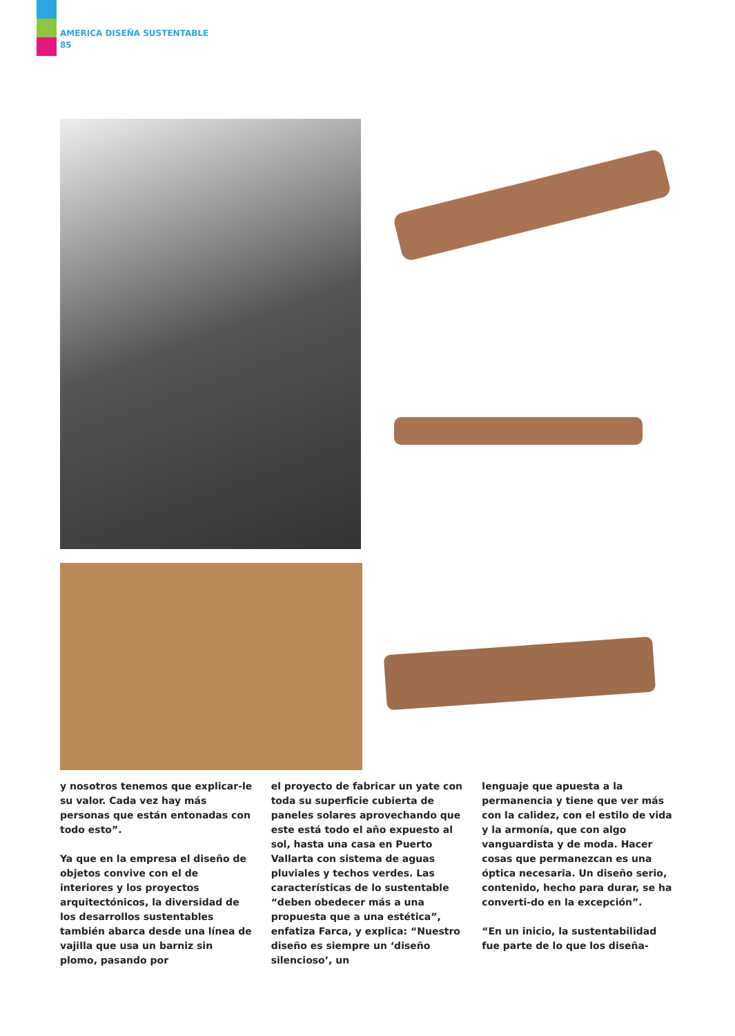AMERICA DISEÑA SUSTENTABLE
85
y nosotros tenemos que explicar-le su valor. Cada vez hay más personas que están entonadas con todo esto”.
Ya que en la empresa el diseño de objetos convive con el de interiores y los proyectos arquitectónicos, la diversidad de los desarrollos sustentables también abarca desde una línea de vajilla que usa un barniz sin plomo, pasando por
el proyecto de fabricar un yate con toda su superficie cubierta de paneles solares aprovechando que este está todo el año expuesto al sol, hasta una casa en Puerto Vallarta con sistema de aguas pluviales y techos verdes. Las características de lo sustentable “deben obedecer más a una propuesta que a una estética”, enfatiza Farca, y explica: “Nuestro diseño es siempre un ‘diseño silencioso’, un
lenguaje que apuesta a la permanencia y tiene que ver más con la calidez, con el estilo de vida y la armonía, que con algo vanguardista y de moda. Hacer cosas que permanezcan es una óptica necesaria. Un diseño serio, contenido, hecho para durar, se ha converti-do en la excepción”.
“En un inicio, la sustentabilidad fue parte de lo que los diseña-